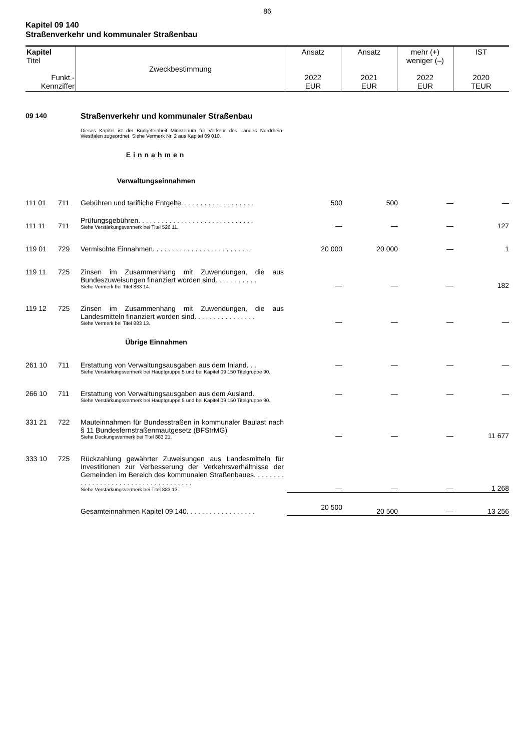86
Kapitel 09 140
Straßenverkehr und kommunaler Straßenbau
| Kapitel Titel Funkt.- Kennziffer | Zweckbestimmung | Ansatz 2022 EUR | Ansatz 2021 EUR | mehr (+) weniger (–) 2022 EUR | IST 2020 TEUR |
| 09 140 | | Straßenverkehr und kommunaler Straßenbau | | | | |
| | | Dieses Kapitel ist der Budgeteinheit Ministerium für Verkehr des Landes Nordrhein-Westfalen zugeordnet. Siehe Vermerk Nr. 2 aus Kapitel 09 010. | | | | |
| Einnahmen | | | | | | |
| Verwaltungseinnahmen | | | | | | |
| 111 01 | 711 | Gebühren und tarifliche Entgelte. . . . . . . . . . . . . . . . . . . | 500 | 500 | — | — |
| 111 11 | 711 | Prüfungsgebühren. . . . . . . . . . . . . . . . . . . . . . . . . . . . . . Siehe Verstärkungsvermerk bei Titel 526 11. | — | — | — | 127 |
| 119 01 | 729 | Vermischte Einnahmen. . . . . . . . . . . . . . . . . . . . . . . . . . | 20 000 | 20 000 | — | 1 |
| 119 11 | 725 | Zinsen im Zusammenhang mit Zuwendungen, die aus Bundeszuweisungen finanziert worden sind. . . . . . . . . . . Siehe Vermerk bei Titel 883 14. | — | — | — | 182 |
| 119 12 | 725 | Zinsen im Zusammenhang mit Zuwendungen, die aus Landesmitteln finanziert worden sind. . . . . . . . . . . . . . . . Siehe Vermerk bei Titel 883 13. | — | — | — | — |
| Übrige Einnahmen | | | | | | |
| 261 10 | 711 | Erstattung von Verwaltungsausgaben aus dem Inland. . . Siehe Verstärkungsvermerk bei Hauptgruppe 5 und bei Kapitel 09 150 Titelgruppe 90. | — | — | — | — |
| 266 10 | 711 | Erstattung von Verwaltungsausgaben aus dem Ausland. Siehe Verstärkungsvermerk bei Hauptgruppe 5 und bei Kapitel 09 150 Titelgruppe 90. | — | — | — | — |
| 331 21 | 722 | Mauteinnahmen für Bundesstraßen in kommunaler Baulast nach § 11 Bundesfernstraßenmautgesetz (BFStrMG) Siehe Deckungsvermerk bei Titel 883 21. | — | — | — | 11 677 |
| 333 10 | 725 | Rückzahlung gewährter Zuweisungen aus Landesmitteln für Investitionen zur Verbesserung der Verkehrsverhältnisse der Gemeinden im Bereich des kommunalen Straßenbaues. . . . . . . . . . . . . . . . . . . . . . . . . . . . . . . . . . . . . Siehe Verstärkungsvermerk bei Titel 883 13. | — | — | — | 1 268 |
| | | Gesamteinnahmen Kapitel 09 140. . . . . . . . . . . . . . . . . . | 20 500 | 20 500 | — | 13 256 |